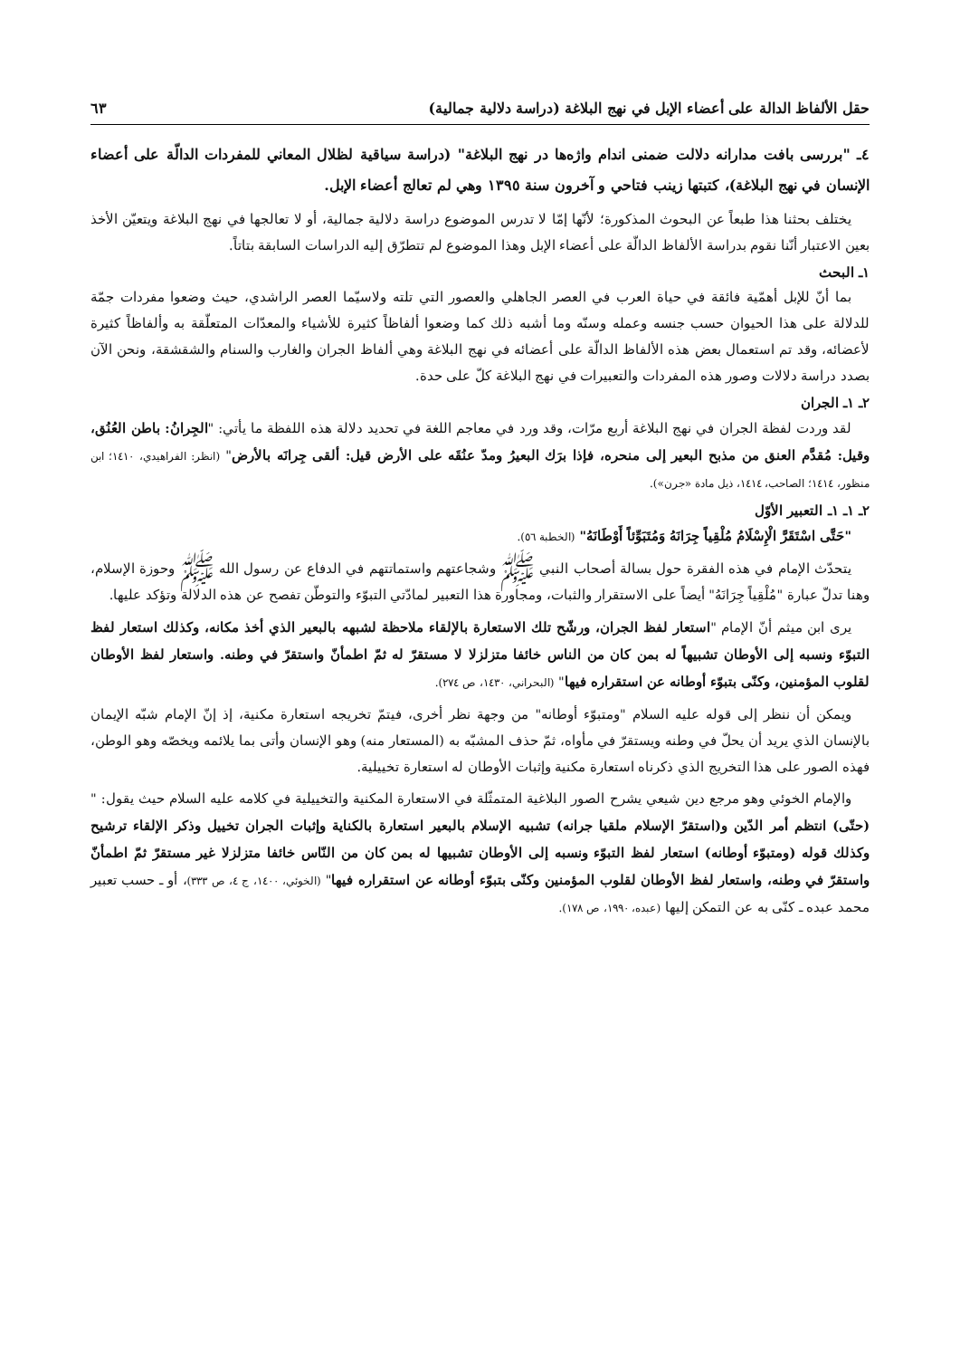حقل الألفاظ الدالة على أعضاء الإبل في نهج البلاغة (دراسة دلالية جمالية) ٦٣
٤ـ "بررسى بافت مدارانه دلالت ضمنى اندام واژه‌ها در نهج البلاغة" (دراسة سياقية لظلال المعاني للمفردات الدالّة على أعضاء الإنسان في نهج البلاغة)، كتبتها زينب فتاحي و آخرون سنة ١٣٩٥ وهي لم تعالج أعضاء الإبل.
يختلف بحثنا هذا طبعاً عن البحوث المذكورة؛ لأنّها إمّا لا تدرس الموضوع دراسة دلالية جمالية، أو لا تعالجها في نهج البلاغة ويتعيّن الأخذ بعين الاعتبار أنّنا نقوم بدراسة الألفاظ الدالّة على أعضاء الإبل وهذا الموضوع لم تتطرّق إليه الدراسات السابقة بتاتاً.
١ـ البحث
بما أنّ للإبل أهمّية فائقة في حياة العرب في العصر الجاهلي والعصور التي تلته ولاسيّما العصر الراشدي، حيث وضعوا مفردات جمّة للدلالة على هذا الحيوان حسب جنسه وعمله وسنّه وما أشبه ذلك كما وضعوا ألفاظاً كثيرة للأشياء والمعدّات المتعلّقة به وألفاظاً كثيرة لأعضائه، وقد تم استعمال بعض هذه الألفاظ الدالّة على أعضائه في نهج البلاغة وهي ألفاظ الجران والغارب والسنام والشقشقة، ونحن الآن بصدد دراسة دلالات وصور هذه المفردات والتعبيرات في نهج البلاغة كلّ على حدة.
٢ـ ١ـ الجران
لقد وردت لفظة الجران في نهج البلاغة أربع مرّات، وقد ورد في معاجم اللغة في تحديد دلالة هذه اللفظة ما يأتي: "الجِرانُ: باطن العُنُق، وقيل: مُقدَّم العنق من مذبح البعير إلى منحره، فإذا برَك البعيرُ ومدّ عنُقَه على الأرض قيل: ألقى جِرانَه بالأرض" (انظر: الفراهيدي، ١٤١٠؛ ابن منظور، ١٤١٤؛ الصاحب، ١٤١٤، ذيل مادة «جرن»).
٢ـ ١ـ ١ـ التعبير الأوّل
"حَتَّى اسْتَقَرَّ الْإِسْلَامُ مُلْقِياً جِرَانَهُ وَمُتَبَوِّئاً أَوْطَانَهُ" (الخطبة ٥٦).
يتحدّث الإمام في هذه الفقرة حول بسالة أصحاب النبي ﷺ وشجاعتهم واستماتتهم في الدفاع عن رسول الله ﷺ وحوزة الإسلام، وهنا تدلّ عبارة "مُلْقِياً جِرَانَهُ" أيضاً على الاستقرار والثبات، ومجاورة هذا التعبير لمادّتي التبوّء والتوطّن تفصح عن هذه الدلالة وتؤكد عليها.
يرى ابن ميثم أنّ الإمام "استعار لفظ الجران، ورشّح تلك الاستعارة بالإلقاء ملاحظة لشبهه بالبعير الذي أخذ مكانه، وكذلك استعار لفظ التبوّء ونسبه إلى الأوطان تشبيهاً له بمن كان من الناس خائفا متزلزلا لا مستقرّ له ثمّ اطمأنّ واستقرّ في وطنه. واستعار لفظ الأوطان لقلوب المؤمنين، وكنّى بتبوّء أوطانه عن استقراره فيها" (البحراني، ١٤٣٠، ص ٢٧٤).
ويمكن أن ننظر إلى قوله عليه السلام "ومتبوّء أوطانه" من وجهة نظر أخرى، فيتمّ تخريجه استعارة مكنية، إذ إنّ الإمام شبّه الإيمان بالإنسان الذي يريد أن يحلّ في وطنه ويستقرّ في مأواه، ثمّ حذف المشبّه به (المستعار منه) وهو الإنسان وأتى بما يلائمه ويخصّه وهو الوطن، فهذه الصور على هذا التخريج الذي ذكرناه استعارة مكنية وإثبات الأوطان له استعارة تخييلية.
والإمام الخوئي وهو مرجع دين شيعي يشرح الصور البلاغية المتمثّلة في الاستعارة المكنية والتخييلية في كلامه عليه السلام حيث يقول: "(حتّى) انتظم أمر الدّين و(استقرّ الإسلام ملقيا جرانه) تشبيه الإسلام بالبعير استعارة بالكناية وإثبات الجران تخييل وذكر الإلقاء ترشيح وكذلك قوله (ومتبوّء أوطانه) استعار لفظ التبوّء ونسبه إلى الأوطان تشبيها له بمن كان من النّاس خائفا متزلزلا غير مستقرّ ثمّ اطمأنّ واستقرّ في وطنه، واستعار لفظ الأوطان لقلوب المؤمنين وكنّى بتبوّء أوطانه عن استقراره فيها" (الخوئي، ١٤٠٠، ج ٤، ص ٣٣٣)، أو ـ حسب تعبير محمد عبده ـ كنّى به عن التمكن إليها (عبده، ١٩٩٠، ص ١٧٨).